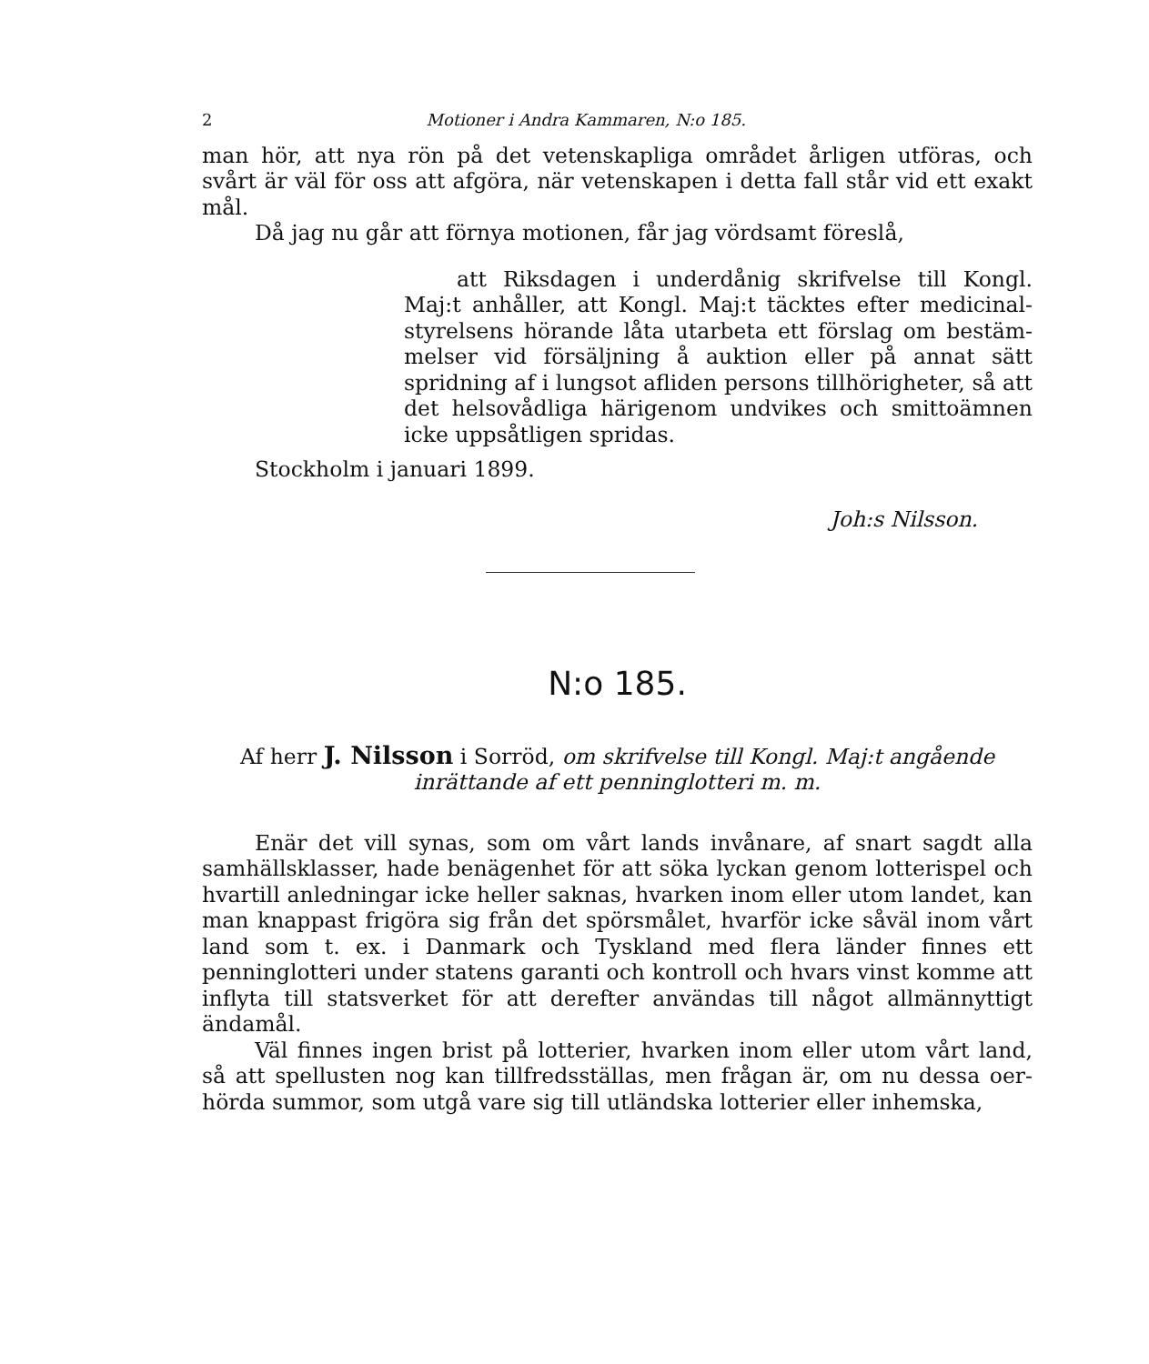2 Motioner i Andra Kammaren, N:o 185.
man hör, att nya rön på det vetenskapliga området årligen utföras, och svårt är väl för oss att afgöra, när vetenskapen i detta fall står vid ett exakt mål.
Då jag nu går att förnya motionen, får jag vördsamt föreslå,
att Riksdagen i underdånig skrifvelse till Kongl. Maj:t anhåller, att Kongl. Maj:t täcktes efter medicinal­styrelsens hörande låta utarbeta ett förslag om bestäm­melser vid försäljning å auktion eller på annat sätt spridning af i lungsot afliden persons tillhörigheter, så att det helsovådliga härigenom undvikes och smitto­ämnen icke uppsåtligen spridas.
Stockholm i januari 1899.
Joh:s Nilsson.
N:o 185.
Af herr J. Nilsson i Sorröd, om skrifvelse till Kongl. Maj:t angående inrättande af ett penninglotteri m. m.
Enär det vill synas, som om vårt lands invånare, af snart sagdt alla samhällsklasser, hade benägenhet för att söka lyckan genom lotterispel och hvartill anledningar icke heller saknas, hvarken inom eller utom landet, kan man knappast frigöra sig från det spörsmålet, hvarför icke såväl inom vårt land som t. ex. i Danmark och Tyskland med flera länder finnes ett penninglotteri under statens garanti och kontroll och hvars vinst komme att inflyta till statsverket för att derefter användas till något allmännyt­tigt ändamål.
Väl finnes ingen brist på lotterier, hvarken inom eller utom vårt land, så att spellusten nog kan tillfredsställas, men frågan är, om nu dessa oer­hörda summor, som utgå vare sig till utländska lotterier eller inhemska,